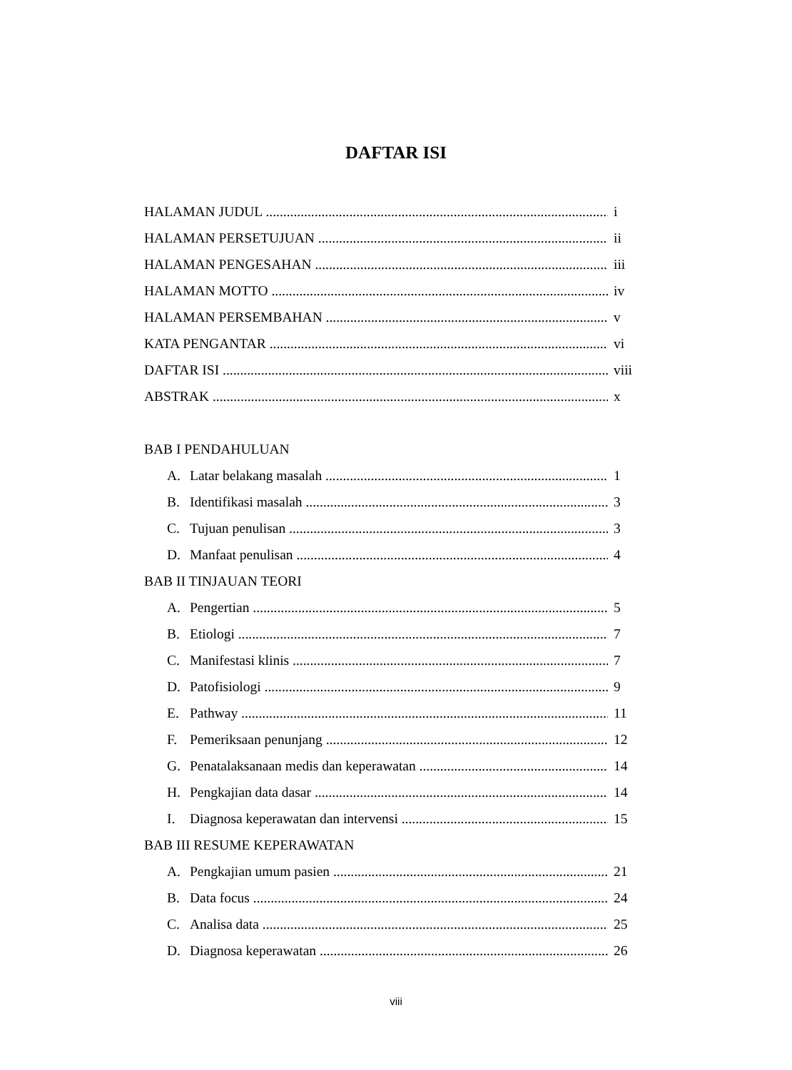DAFTAR ISI
HALAMAN JUDUL i
HALAMAN PERSETUJUAN ii
HALAMAN PENGESAHAN iii
HALAMAN MOTTO iv
HALAMAN PERSEMBAHAN v
KATA PENGANTAR vi
DAFTAR ISI viii
ABSTRAK x
BAB I PENDAHULUAN
A. Latar belakang masalah 1
B. Identifikasi masalah 3
C. Tujuan penulisan 3
D. Manfaat penulisan 4
BAB II TINJAUAN TEORI
A. Pengertian 5
B. Etiologi 7
C. Manifestasi klinis 7
D. Patofisiologi 9
E. Pathway 11
F. Pemeriksaan penunjang 12
G. Penatalaksanaan medis dan keperawatan 14
H. Pengkajian data dasar 14
I. Diagnosa keperawatan dan intervensi 15
BAB III RESUME KEPERAWATAN
A. Pengkajian umum pasien 21
B. Data focus 24
C. Analisa data 25
D. Diagnosa keperawatan 26
viii